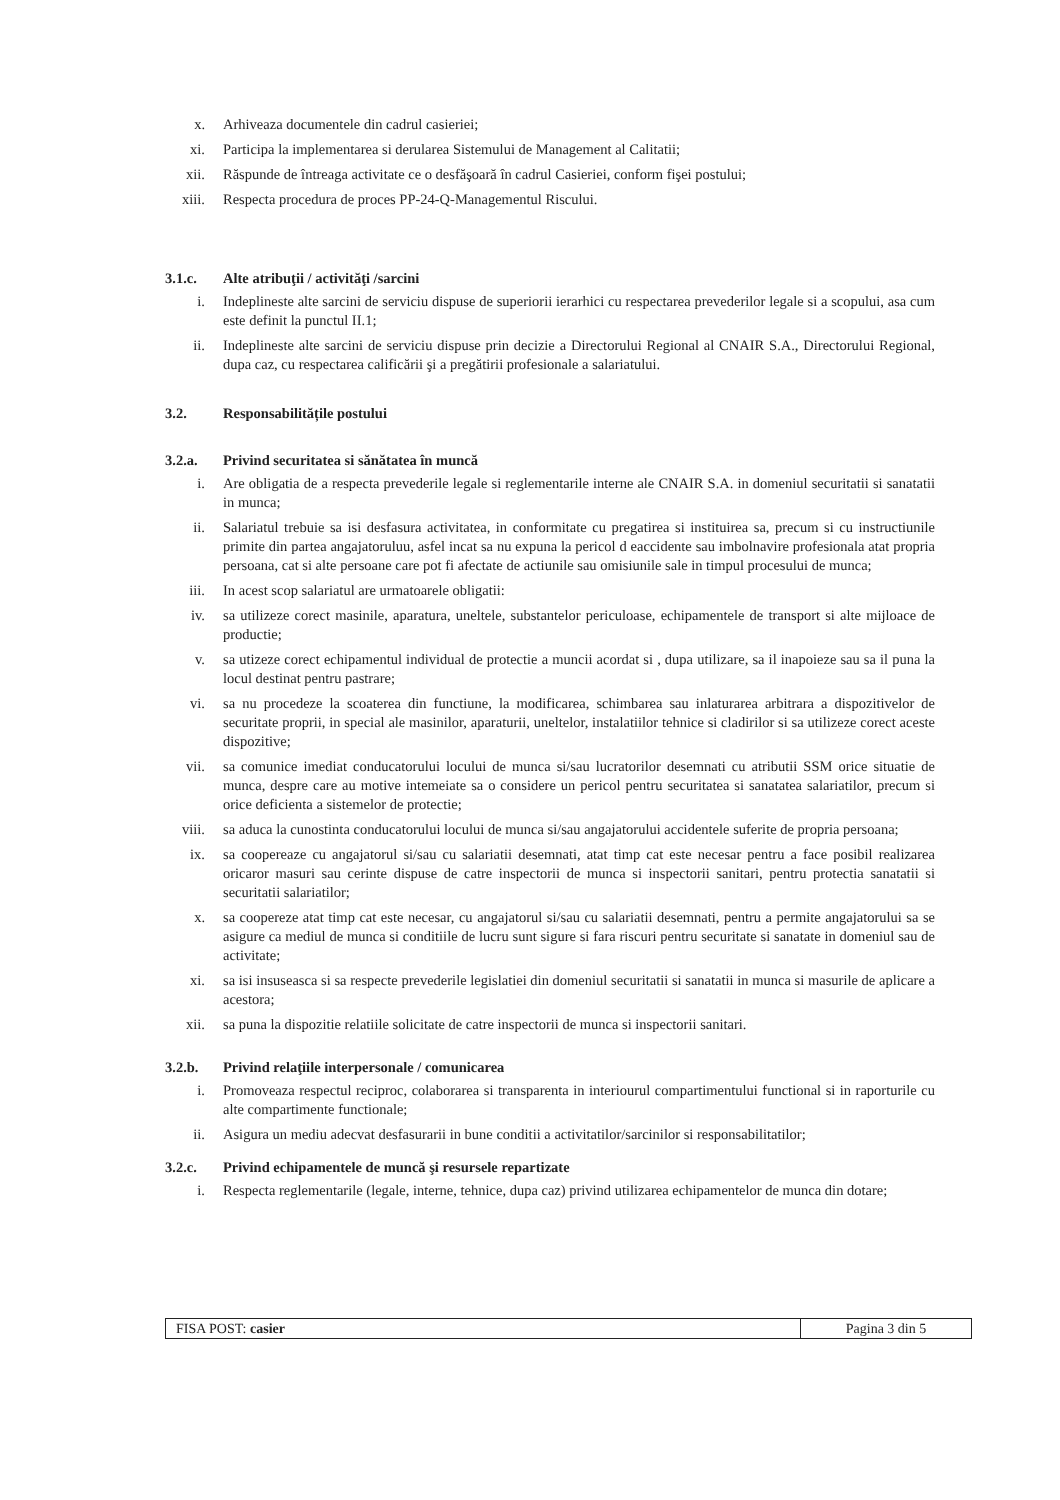x. Arhiveaza documentele din cadrul casieriei;
xi. Participa la implementarea si derularea Sistemului de Management al Calitatii;
xii. Răspunde de întreaga activitate ce o desfăşoară în cadrul Casieriei, conform fişei postului;
xiii.
Respecta procedura de proces PP-24-Q-Managementul Riscului.
3.1.c. Alte atribuţii / activităţi /sarcini
i. Indeplineste alte sarcini de serviciu dispuse de superiorii ierarhici cu respectarea prevederilor legale si a scopului, asa cum este definit la punctul II.1;
ii. Indeplineste alte sarcini de serviciu dispuse prin decizie a Directorului Regional al CNAIR S.A., Directorului Regional, dupa caz, cu respectarea calificării şi a pregătirii profesionale a salariatului.
3.2. Responsabilitățile postului
3.2.a. Privind securitatea si sănătatea în muncă
i. Are obligatia de a respecta prevederile legale si reglementarile interne ale CNAIR S.A. in domeniul securitatii si sanatatii in munca;
ii. Salariatul trebuie sa isi desfasura activitatea, in conformitate cu pregatirea si instituirea sa, precum si cu instructiunile primite din partea angajatoruluu, asfel incat sa nu expuna la pericol d eaccidente sau imbolnavire profesionala atat propria persoana, cat si alte persoane care pot fi afectate de actiunile sau omisiunile sale in timpul procesului de munca;
iii. In acest scop salariatul are urmatoarele obligatii:
iv. sa utilizeze corect masinile, aparatura, uneltele, substantelor periculoase, echipamentele de transport si alte mijloace de productie;
v. sa utizeze corect echipamentul individual de protectie a muncii acordat si , dupa utilizare, sa il inapoieze sau sa il puna la locul destinat pentru pastrare;
vi. sa nu procedeze la scoaterea din functiune, la modificarea, schimbarea sau inlaturarea arbitrara a dispozitivelor de securitate proprii, in special ale masinilor, aparaturii, uneltelor, instalatiilor tehnice si cladirilor si sa utilizeze corect aceste dispozitive;
vii. sa comunice imediat conducatorului locului de munca si/sau lucratorilor desemnati cu atributii SSM orice situatie de munca, despre care au motive intemeiate sa o considere un pericol pentru securitatea si sanatatea salariatilor, precum si orice deficienta a sistemelor de protectie;
viii.
sa aduca la cunostinta conducatorului locului de munca si/sau angajatorului accidentele suferite de propria persoana;
ix. sa coopereaze cu angajatorul si/sau cu salariatii desemnati, atat timp cat este necesar pentru a face posibil realizarea oricaror masuri sau cerinte dispuse de catre inspectorii de munca si inspectorii sanitari, pentru protectia sanatatii si securitatii salariatilor;
x. sa coopereze atat timp cat este necesar, cu angajatorul si/sau cu salariatii desemnati, pentru a permite angajatorului sa se asigure ca mediul de munca si conditiile de lucru sunt sigure si fara riscuri pentru securitate si sanatate in domeniul sau de activitate;
xi. sa isi insuseasca si sa respecte prevederile legislatiei din domeniul securitatii si sanatatii in munca si masurile de aplicare a acestora;
xii. sa puna la dispozitie relatiile solicitate de catre inspectorii de munca si inspectorii sanitari.
3.2.b. Privind relaţiile interpersonale / comunicarea
i. Promoveaza respectul reciproc, colaborarea si transparenta in interiourul compartimentului functional si in raporturile cu alte compartimente functionale;
ii. Asigura un mediu adecvat desfasurarii in bune conditii a activitatilor/sarcinilor si responsabilitatilor;
3.2.c. Privind echipamentele de muncă şi resursele repartizate
i. Respecta reglementarile (legale, interne, tehnice, dupa caz) privind utilizarea echipamentelor de munca din dotare;
FISA POST: casier Pagina 3 din 5